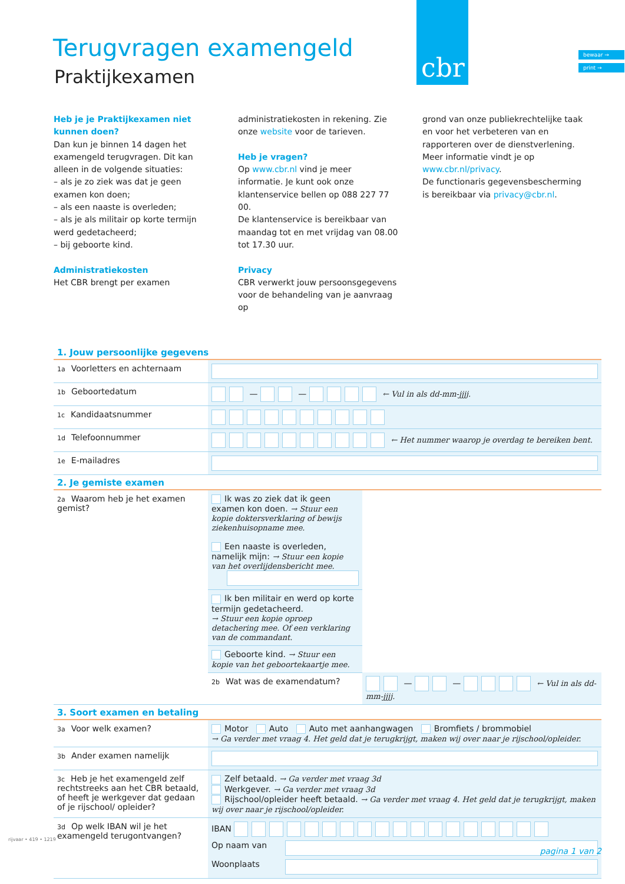Terugvragen examengeld
Praktijkexamen
cbr
bewaar →
print →
Heb je je Praktijkexamen niet kunnen doen?
Dan kun je binnen 14 dagen het examengeld terugvragen. Dit kan alleen in de volgende situaties:
– als je zo ziek was dat je geen examen kon doen;
– als een naaste is overleden;
– als je als militair op korte termijn werd gedetacheerd;
– bij geboorte kind.
Administratiekosten
Het CBR brengt per examen
administratiekosten in rekening. Zie onze website voor de tarieven.
Heb je vragen?
Op www.cbr.nl vind je meer informatie. Je kunt ook onze klantenservice bellen op 088 227 77 00.
De klantenservice is bereikbaar van maandag tot en met vrijdag van 08.00 tot 17.30 uur.
Privacy
CBR verwerkt jouw persoonsgegevens voor de behandeling van je aanvraag op
grond van onze publiekrechtelijke taak en voor het verbeteren van en rapporteren over de dienstverlening. Meer informatie vindt je op www.cbr.nl/privacy.
De functionaris gegevensbescherming is bereikbaar via privacy@cbr.nl.
1. Jouw persoonlijke gegevens
| 1a Voorletters en achternaam | |
| 1b Geboortedatum | — — ← Vul in als dd-mm-jjjj. |
| 1c Kandidaatsnummer | |
| 1d Telefoonnummer | ← Het nummer waarop je overdag te bereiken bent. |
| 1e E-mailadres | |
2. Je gemiste examen
| 2a Waarom heb je het examen gemist? | Ik was zo ziek dat ik geen examen kon doen. → Stuur een kopie doktersverklaring of bewijs ziekenhuisopname mee. Een naaste is overleden, namelijk mijn: → Stuur een kopie van het overlijdensbericht mee. | |
| | Ik ben militair en werd op korte termijn gedetacheerd. → Stuur een kopie oproep detachering mee. Of een verklaring van de commandant. | |
| | Geboorte kind. → Stuur een kopie van het geboortekaartje mee. | |
| | 2b Wat was de examendatum? | — — ← Vul in als dd-mm-jjjj. |
3. Soort examen en betaling
| 3a Voor welk examen? | Motor Auto Auto met aanhangwagen Bromfiets / brommobiel → Ga verder met vraag 4. Het geld dat je terugkrijgt, maken wij over naar je rijschool/opleider. |
| 3b Ander examen namelijk | |
| 3c Heb je het examengeld zelf rechtstreeks aan het CBR betaald, of heeft je werkgever dat gedaan of je rijschool/ opleider? | Zelf betaald. → Ga verder met vraag 3d Werkgever. → Ga verder met vraag 3d Rijschool/opleider heeft betaald. → Ga verder met vraag 4. Het geld dat je terugkrijgt, maken wij over naar je rijschool/opleider. |
| 3d Op welk IBAN wil je het examengeld terugontvangen? | IBAN Op naam van Woonplaats |
rijvaar • 419 • 1219
pagina 1 van 2